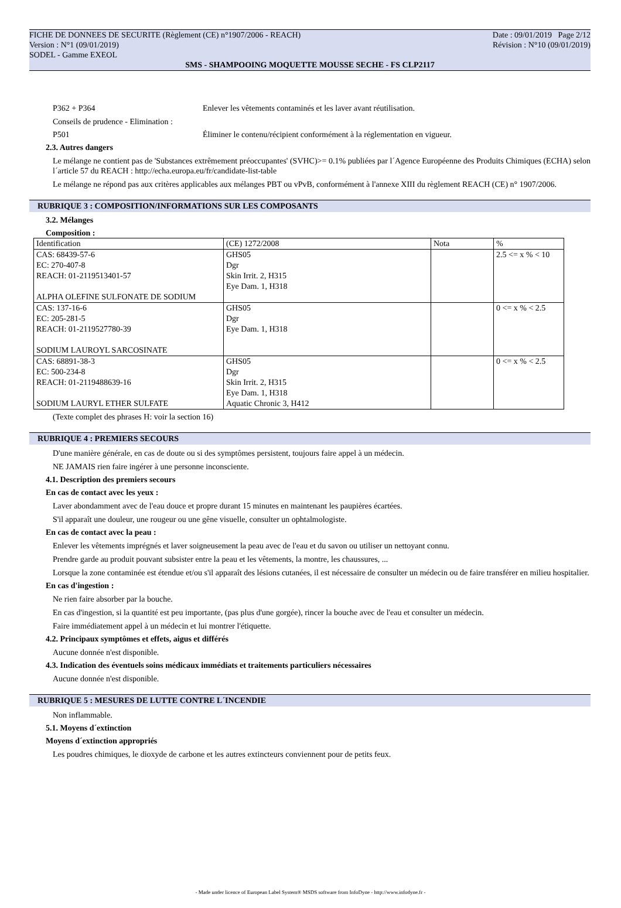FICHE DE DONNEES DE SECURITE (Règlement (CE) n°1907/2006 - REACH) Date : 09/01/2019 Page 2/12
Version : N°1 (09/01/2019) Révision : N°10 (09/01/2019)
SODEL - Gamme EXEOL
SMS - SHAMPOOING MOQUETTE MOUSSE SECHE - FS CLP2117
P362 + P364 Enlever les vêtements contaminés et les laver avant réutilisation.
Conseils de prudence - Elimination :
P501 Éliminer le contenu/récipient conformément à la réglementation en vigueur.
2.3. Autres dangers
Le mélange ne contient pas de 'Substances extrêmement préoccupantes' (SVHC)>= 0.1% publiées par l´Agence Européenne des Produits Chimiques (ECHA) selon l´article 57 du REACH : http://echa.europa.eu/fr/candidate-list-table
Le mélange ne répond pas aux critères applicables aux mélanges PBT ou vPvB, conformément à l'annexe XIII du règlement REACH (CE) n° 1907/2006.
RUBRIQUE 3 : COMPOSITION/INFORMATIONS SUR LES COMPOSANTS
3.2. Mélanges
Composition :
| Identification | (CE) 1272/2008 | Nota | % |
| CAS: 68439-57-6 EC: 270-407-8 REACH: 01-2119513401-57 ALPHA OLEFINE SULFONATE DE SODIUM | GHS05 Dgr Skin Irrit. 2, H315 Eye Dam. 1, H318 | | 2.5 <= x % < 10 |
| CAS: 137-16-6 EC: 205-281-5 REACH: 01-2119527780-39 SODIUM LAUROYL SARCOSINATE | GHS05 Dgr Eye Dam. 1, H318 | | 0 <= x % < 2.5 |
| CAS: 68891-38-3 EC: 500-234-8 REACH: 01-2119488639-16 SODIUM LAURYL ETHER SULFATE | GHS05 Dgr Skin Irrit. 2, H315 Eye Dam. 1, H318 Aquatic Chronic 3, H412 | | 0 <= x % < 2.5 |
(Texte complet des phrases H: voir la section 16)
RUBRIQUE 4 : PREMIERS SECOURS
D'une manière générale, en cas de doute ou si des symptômes persistent, toujours faire appel à un médecin.
NE JAMAIS rien faire ingérer à une personne inconsciente.
4.1. Description des premiers secours
En cas de contact avec les yeux :
Laver abondamment avec de l'eau douce et propre durant 15 minutes en maintenant les paupières écartées.
S'il apparaît une douleur, une rougeur ou une gêne visuelle, consulter un ophtalmologiste.
En cas de contact avec la peau :
Enlever les vêtements imprégnés et laver soigneusement la peau avec de l'eau et du savon ou utiliser un nettoyant connu.
Prendre garde au produit pouvant subsister entre la peau et les vêtements, la montre, les chaussures, ...
Lorsque la zone contaminée est étendue et/ou s'il apparaît des lésions cutanées, il est nécessaire de consulter un médecin ou de faire transférer en milieu hospitalier.
En cas d'ingestion :
Ne rien faire absorber par la bouche.
En cas d'ingestion, si la quantité est peu importante, (pas plus d'une gorgée), rincer la bouche avec de l'eau et consulter un médecin.
Faire immédiatement appel à un médecin et lui montrer l'étiquette.
4.2. Principaux symptômes et effets, aigus et différés
Aucune donnée n'est disponible.
4.3. Indication des éventuels soins médicaux immédiats et traitements particuliers nécessaires
Aucune donnée n'est disponible.
RUBRIQUE 5 : MESURES DE LUTTE CONTRE L´INCENDIE
Non inflammable.
5.1. Moyens d´extinction
Moyens d´extinction appropriés
Les poudres chimiques, le dioxyde de carbone et les autres extincteurs conviennent pour de petits feux.
- Made under licence of European Label System® MSDS software from InfoDyne - http://www.infodyne.fr -